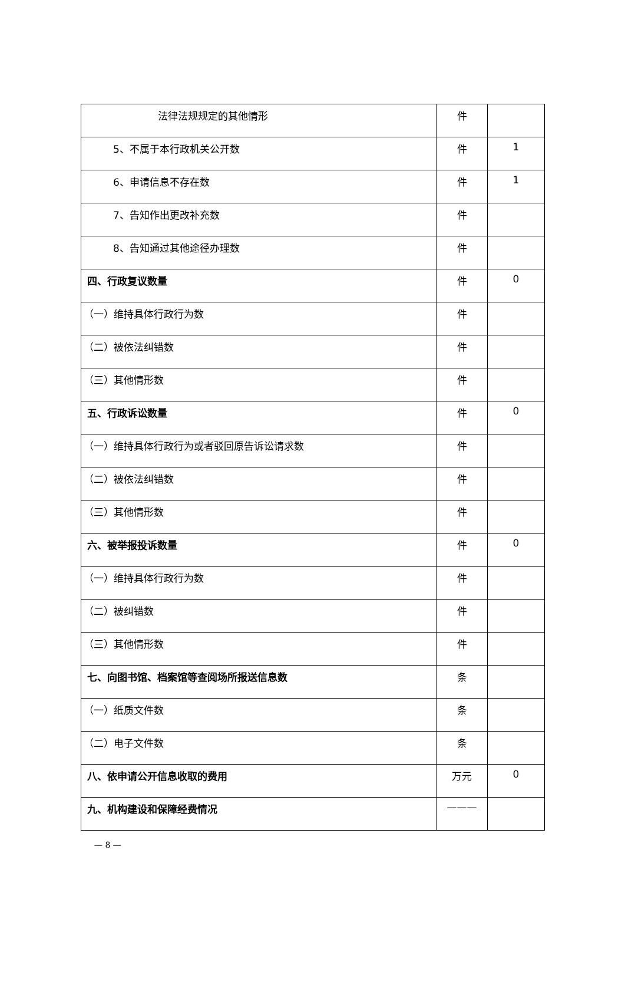| 法律法规规定的其他情形 | 件 | |
| 5、不属于本行政机关公开数 | 件 | 1 |
| 6、申请信息不存在数 | 件 | 1 |
| 7、告知作出更改补充数 | 件 | |
| 8、告知通过其他途径办理数 | 件 | |
| 四、行政复议数量 | 件 | 0 |
| （一）维持具体行政行为数 | 件 | |
| （二）被依法纠错数 | 件 | |
| （三）其他情形数 | 件 | |
| 五、行政诉讼数量 | 件 | 0 |
| （一）维持具体行政行为或者驳回原告诉讼请求数 | 件 | |
| （二）被依法纠错数 | 件 | |
| （三）其他情形数 | 件 | |
| 六、被举报投诉数量 | 件 | 0 |
| （一）维持具体行政行为数 | 件 | |
| （二）被纠错数 | 件 | |
| （三）其他情形数 | 件 | |
| 七、向图书馆、档案馆等查阅场所报送信息数 | 条 | |
| （一）纸质文件数 | 条 | |
| （二）电子文件数 | 条 | |
| 八、依申请公开信息收取的费用 | 万元 | 0 |
| 九、机构建设和保障经费情况 | ——— | |
— 8 —